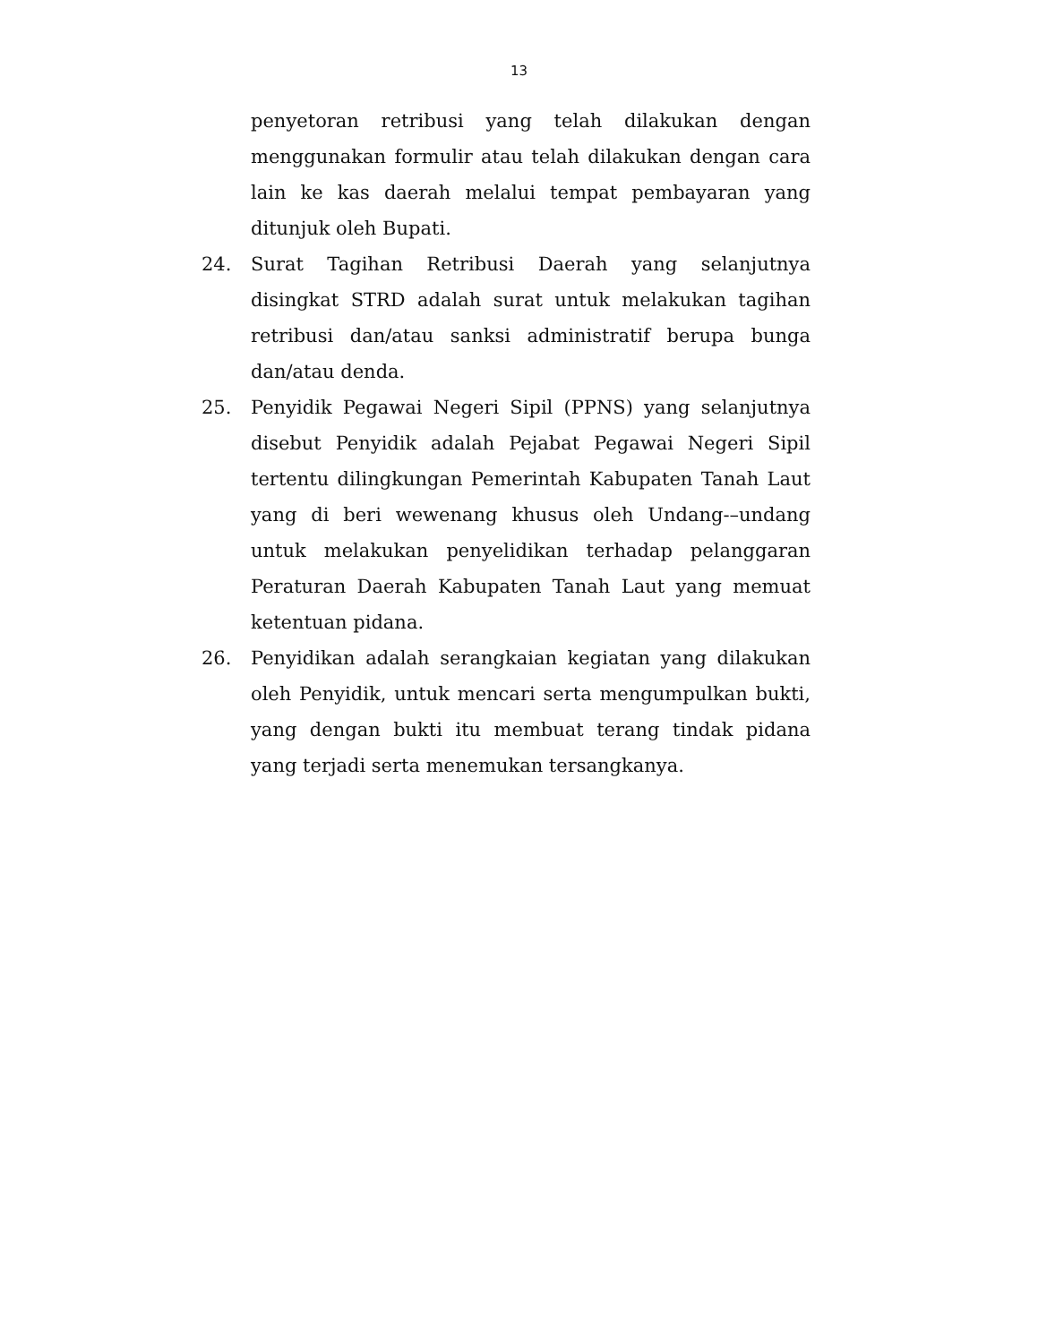13
penyetoran retribusi yang telah dilakukan dengan menggunakan formulir atau telah dilakukan dengan cara lain ke kas daerah melalui tempat pembayaran yang ditunjuk oleh Bupati.
24. Surat Tagihan Retribusi Daerah yang selanjutnya disingkat STRD adalah surat untuk melakukan tagihan retribusi dan/atau sanksi administratif berupa bunga dan/atau denda.
25. Penyidik Pegawai Negeri Sipil (PPNS) yang selanjutnya disebut Penyidik adalah Pejabat Pegawai Negeri Sipil tertentu dilingkungan Pemerintah Kabupaten Tanah Laut yang di beri wewenang khusus oleh Undang-–undang untuk melakukan penyelidikan terhadap pelanggaran Peraturan Daerah Kabupaten Tanah Laut yang memuat ketentuan pidana.
26. Penyidikan adalah serangkaian kegiatan yang dilakukan oleh Penyidik, untuk mencari serta mengumpulkan bukti, yang dengan bukti itu membuat terang tindak pidana yang terjadi serta menemukan tersangkanya.